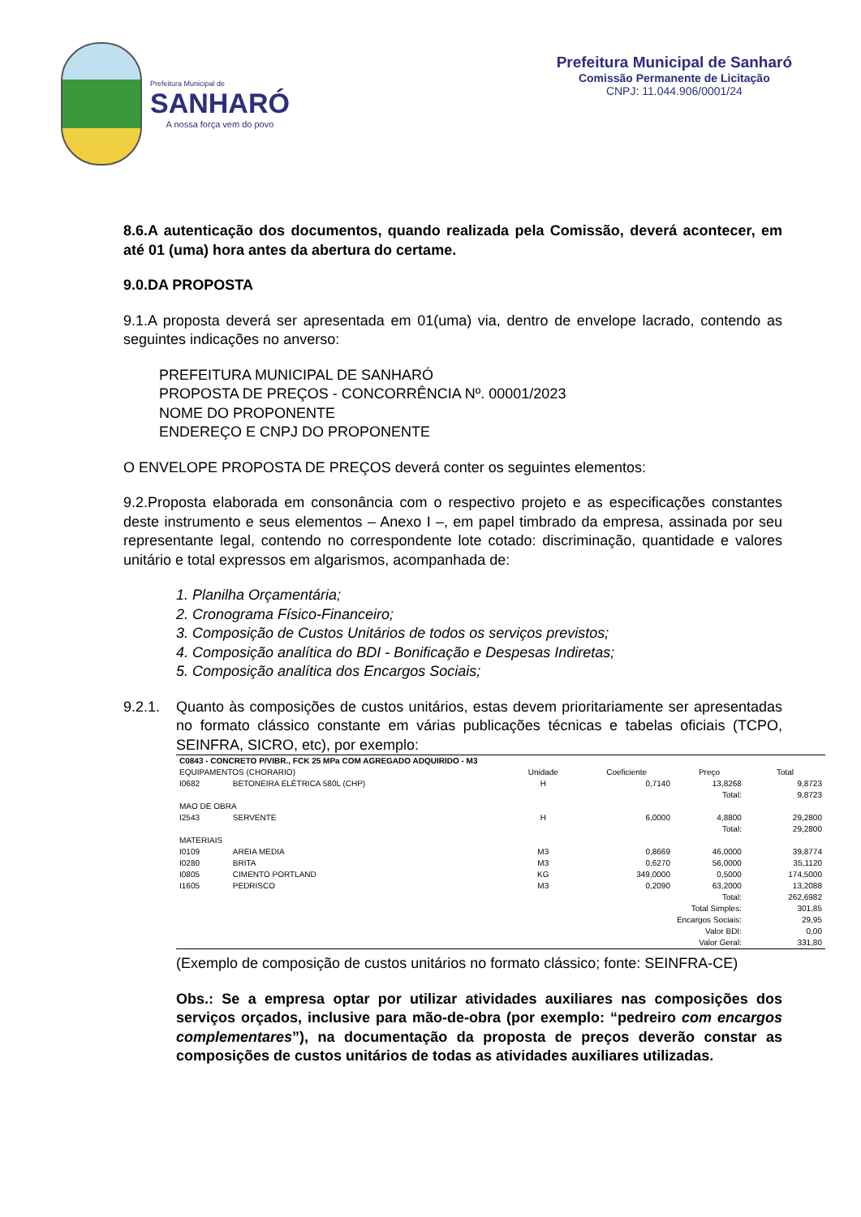Prefeitura Municipal de
SANHARÓ
A nossa força vem do povo
Prefeitura Municipal de Sanharó
Comissão Permanente de Licitação
CNPJ: 11.044.906/0001/24
8.6.A autenticação dos documentos, quando realizada pela Comissão, deverá acontecer, em até 01 (uma) hora antes da abertura do certame.
9.0.DA PROPOSTA
9.1.A proposta deverá ser apresentada em 01(uma) via, dentro de envelope lacrado, contendo as seguintes indicações no anverso:
PREFEITURA MUNICIPAL DE SANHARÓ
PROPOSTA DE PREÇOS - CONCORRÊNCIA Nº. 00001/2023
NOME DO PROPONENTE
ENDEREÇO E CNPJ DO PROPONENTE
O ENVELOPE PROPOSTA DE PREÇOS deverá conter os seguintes elementos:
9.2.Proposta elaborada em consonância com o respectivo projeto e as especificações constantes deste instrumento e seus elementos – Anexo I –, em papel timbrado da empresa, assinada por seu representante legal, contendo no correspondente lote cotado: discriminação, quantidade e valores unitário e total expressos em algarismos, acompanhada de:
1. Planilha Orçamentária;
2. Cronograma Físico-Financeiro;
3. Composição de Custos Unitários de todos os serviços previstos;
4. Composição analítica do BDI - Bonificação e Despesas Indiretas;
5. Composição analítica dos Encargos Sociais;
9.2.1. Quanto às composições de custos unitários, estas devem prioritariamente ser apresentadas no formato clássico constante em várias publicações técnicas e tabelas oficiais (TCPO, SEINFRA, SICRO, etc), por exemplo:
| C0843 - CONCRETO P/VIBR., FCK 25 MPa COM AGREGADO ADQUIRIDO - M3 | | | | | |
| EQUIPAMENTOS (CHORARIO) | | Unidade | Coeficiente | Preço | Total |
| I0682 | BETONEIRA ELÉTRICA 580L (CHP) | H | 0,7140 | 13,8268 | 9,8723 |
| Total: | | | | | 9,8723 |
| MAO DE OBRA | | | | | |
| I2543 | SERVENTE | H | 6,0000 | 4,8800 | 29,2800 |
| Total: | | | | | 29,2800 |
| MATERIAIS | | | | | |
| I0109 | AREIA MEDIA | M3 | 0,8669 | 46,0000 | 39,8774 |
| I0280 | BRITA | M3 | 0,6270 | 56,0000 | 35,1120 |
| I0805 | CIMENTO PORTLAND | KG | 349,0000 | 0,5000 | 174,5000 |
| I1605 | PEDRISCO | M3 | 0,2090 | 63,2000 | 13,2088 |
| Total: | | | | | 262,6982 |
| Total Simples: | | | | | 301,85 |
| Encargos Sociais: | | | | | 29,95 |
| Valor BDI: | | | | | 0,00 |
| Valor Geral: | | | | | 331,80 |
(Exemplo de composição de custos unitários no formato clássico; fonte: SEINFRA-CE)
Obs.: Se a empresa optar por utilizar atividades auxiliares nas composições dos serviços orçados, inclusive para mão-de-obra (por exemplo: “pedreiro com encargos complementares”), na documentação da proposta de preços deverão constar as composições de custos unitários de todas as atividades auxiliares utilizadas.